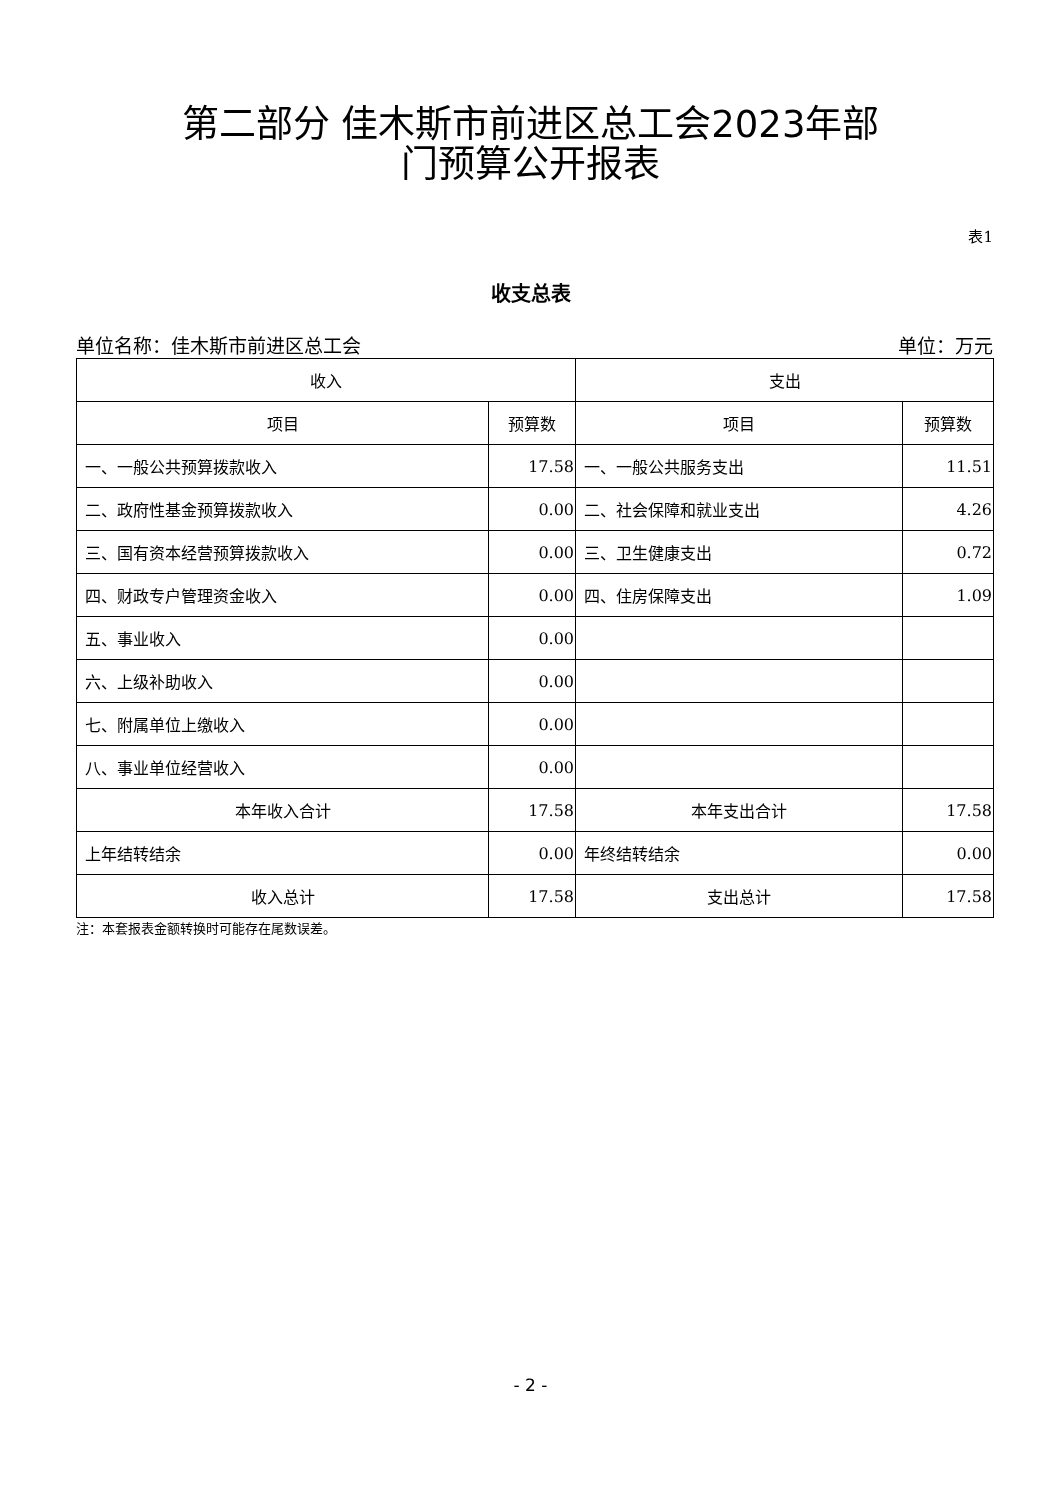第二部分 佳木斯市前进区总工会2023年部
门预算公开报表
表1
收支总表
单位名称：佳木斯市前进区总工会 单位：万元
| 收入 | | 支出 | |
| --- | --- | --- | --- |
| 项目 | 预算数 | 项目 | 预算数 |
| 一、一般公共预算拨款收入 | 17.58 | 一、一般公共服务支出 | 11.51 |
| 二、政府性基金预算拨款收入 | 0.00 | 二、社会保障和就业支出 | 4.26 |
| 三、国有资本经营预算拨款收入 | 0.00 | 三、卫生健康支出 | 0.72 |
| 四、财政专户管理资金收入 | 0.00 | 四、住房保障支出 | 1.09 |
| 五、事业收入 | 0.00 | | |
| 六、上级补助收入 | 0.00 | | |
| 七、附属单位上缴收入 | 0.00 | | |
| 八、事业单位经营收入 | 0.00 | | |
| 本年收入合计 | 17.58 | 本年支出合计 | 17.58 |
| 上年结转结余 | 0.00 | 年终结转结余 | 0.00 |
| 收入总计 | 17.58 | 支出总计 | 17.58 |
注：本套报表金额转换时可能存在尾数误差。
- 2 -